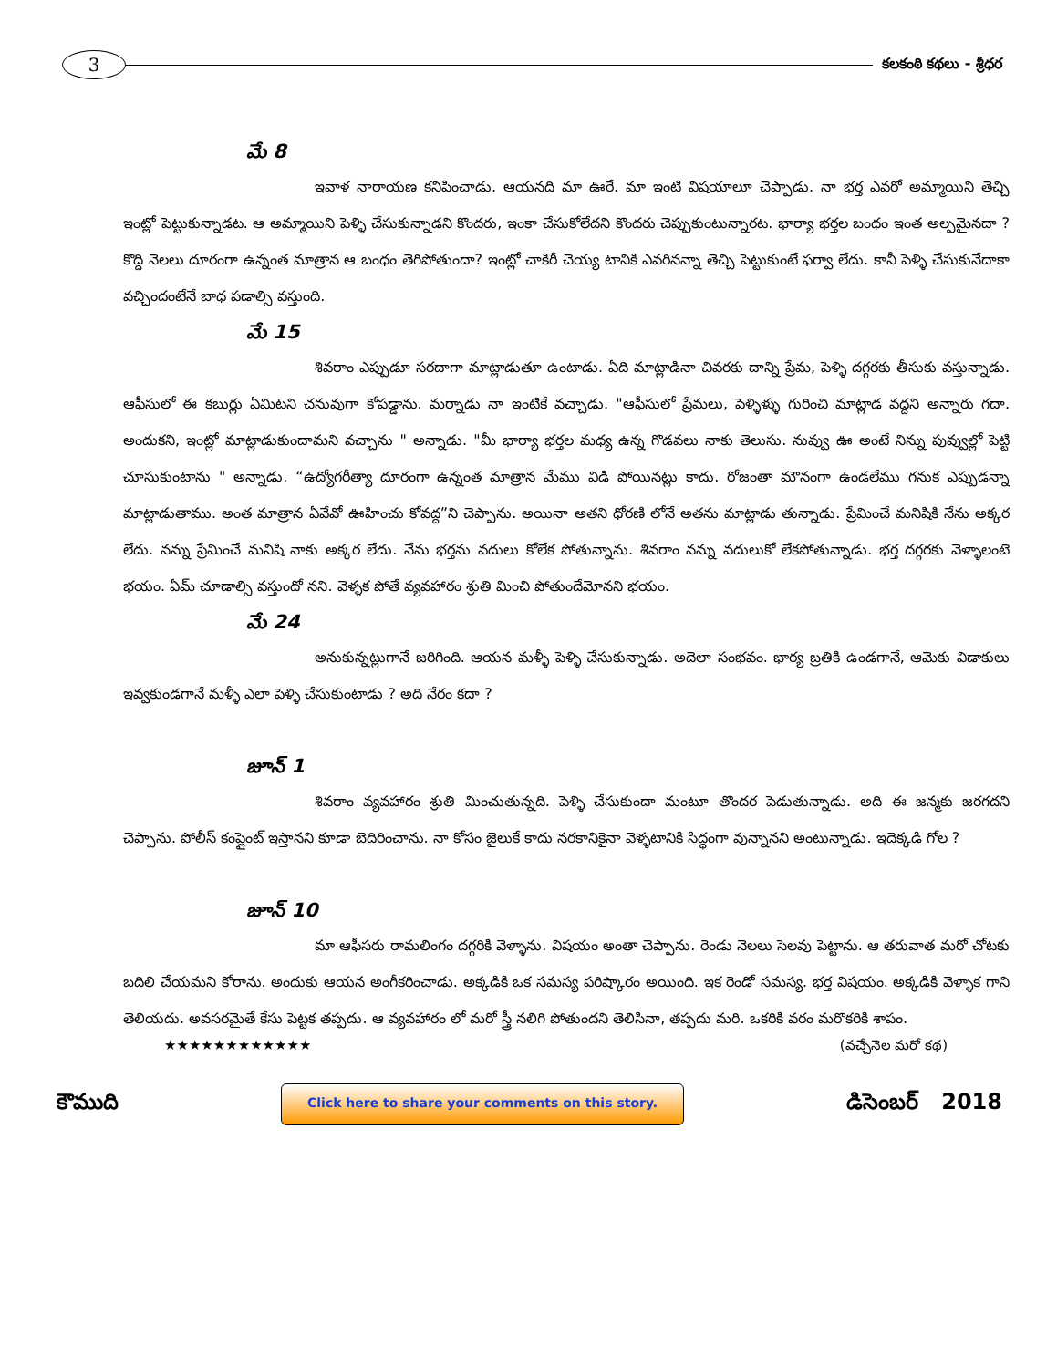3
కలకంఠి కథలు - శ్రీధర
మే 8
ఇవాళ నారాయణ కనిపించాడు. ఆయనది మా ఊరే. మా ఇంటి విషయాలూ చెప్పాడు. నా భర్త ఎవరో అమ్మాయిని తెచ్చి ఇంట్లో పెట్టుకున్నాడట. ఆ అమ్మాయిని పెళ్ళి చేసుకున్నాడని కొందరు, ఇంకా చేసుకోలేదని కొందరు చెప్పుకుంటున్నారట. భార్యా భర్తల బంధం ఇంత అల్పమైనదా ? కొద్ది నెలలు దూరంగా ఉన్నంత మాత్రాన ఆ బంధం తెగిపోతుందా? ఇంట్లో చాకిరీ చెయ్య టానికి ఎవరినన్నా తెచ్చి పెట్టుకుంటే ఫర్వా లేదు. కానీ పెళ్ళి చేసుకునేదాకా వచ్చిందంటేనే బాధ పడాల్సి వస్తుంది.
మే 15
శివరాం ఎప్పుడూ సరదాగా మాట్లాడుతూ ఉంటాడు. ఏది మాట్లాడినా చివరకు దాన్ని ప్రేమ, పెళ్ళి దగ్గరకు తీసుకు వస్తున్నాడు. ఆఫీసులో ఈ కబుర్లు ఏమిటని చనువుగా కోపడ్డాను. మర్నాడు నా ఇంటికే వచ్చాడు. "ఆఫీసులో ప్రేమలు, పెళ్ళిళ్ళు గురించి మాట్లాడ వద్దని అన్నారు గదా. అందుకని, ఇంట్లో మాట్లాడుకుందామని వచ్చాను " అన్నాడు. "మీ భార్యా భర్తల మధ్య ఉన్న గొడవలు నాకు తెలుసు. నువ్వు ఊ అంటే నిన్ను పువ్వుల్లో పెట్టి చూసుకుంటాను " అన్నాడు. “ఉద్యోగరీత్యా దూరంగా ఉన్నంత మాత్రాన మేము విడి పోయినట్లు కాదు. రోజంతా మౌనంగా ఉండలేము గనుక ఎప్పుడన్నా మాట్లాడుతాము. అంత మాత్రాన ఏవేవో ఊహించు కోవద్ద”ని చెప్పాను. అయినా అతని ధోరణి లోనే అతను మాట్లాడు తున్నాడు. ప్రేమించే మనిషికి నేను అక్కర లేదు. నన్ను ప్రేమించే మనిషి నాకు అక్కర లేదు. నేను భర్తను వదులు కోలేక పోతున్నాను. శివరాం నన్ను వదులుకో లేకపోతున్నాడు. భర్త దగ్గరకు వెళ్ళాలంటె భయం. ఏమ్ చూడాల్సి వస్తుందో నని. వెళ్ళక పోతే వ్యవహారం శ్రుతి మించి పోతుందేమోనని భయం.
మే 24
అనుకున్నట్లుగానే జరిగింది. ఆయన మళ్ళీ పెళ్ళి చేసుకున్నాడు. అదెలా సంభవం. భార్య బ్రతికి ఉండగానే, ఆమెకు విడాకులు ఇవ్వకుండగానే మళ్ళీ ఎలా పెళ్ళి చేసుకుంటాడు ? అది నేరం కదా ?
జూన్ 1
శివరాం వ్యవహారం శ్రుతి మించుతున్నది. పెళ్ళి చేసుకుందా మంటూ తొందర పెడుతున్నాడు. అది ఈ జన్మకు జరగదని చెప్పాను. పోలీస్ కంప్లైంట్ ఇస్తానని కూడా బెదిరించాను. నా కోసం జైలుకే కాదు నరకానికైనా వెళ్ళటానికి సిద్ధంగా వున్నానని అంటున్నాడు. ఇదెక్కడి గోల ?
జూన్ 10
మా ఆఫీసరు రామలింగం దగ్గరికి వెళ్ళాను. విషయం అంతా చెప్పాను. రెండు నెలలు సెలవు పెట్టాను. ఆ తరువాత మరో చోటకు బదిలి చేయమని కోరాను. అందుకు ఆయన అంగీకరించాడు. అక్కడికి ఒక సమస్య పరిష్కారం అయింది. ఇక రెండో సమస్య. భర్త విషయం. అక్కడికి వెళ్ళాక గాని తెలియదు. అవసరమైతే కేసు పెట్టక తప్పదు. ఆ వ్యవహారం లో మరో స్త్రీ నలిగి పోతుందని తెలిసినా, తప్పదు మరి. ఒకరికి వరం మరొకరికి శాపం.
★★★★★★★★★★★★ (వచ్చేనెల మరో కథ)
కౌముది
Click here to share your comments on this story.
డిసెంబర్ 2018